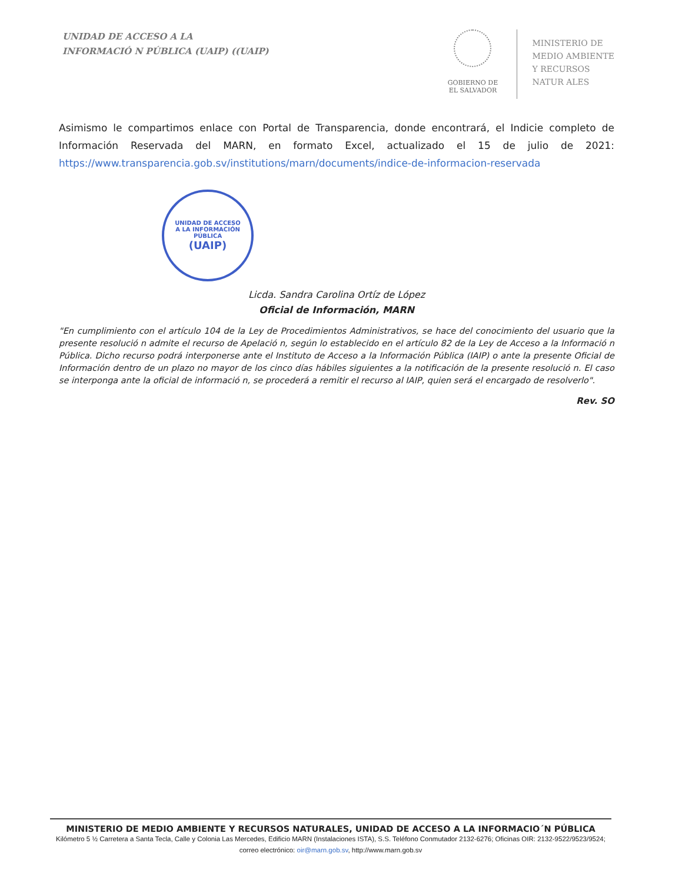UNIDAD DE ACCESO A LA
INFORMACIÓ N PÚBLICA (UAIP) ((UAIP)
GOBIERNO DE
EL SALVADOR
MINISTERIO DE
MEDIO AMBIENTE
Y RECURSOS
NATUR ALES
Asimismo le compartimos enlace con Portal de Transparencia, donde encontrará, el Indicie completo de Información Reservada del MARN, en formato Excel, actualizado el 15 de julio de 2021: https://www.transparencia.gob.sv/institutions/marn/documents/indice-de-informacion-reservada
UNIDAD DE ACCESO
A LA INFORMACIÓN PÚBLICA
(UAIP)
Licda. Sandra Carolina Ortíz de López
Oficial de Información, MARN
"En cumplimiento con el artículo 104 de la Ley de Procedimientos Administrativos, se hace del conocimiento del usuario que la presente resolució n admite el recurso de Apelació n, según lo establecido en el artículo 82 de la Ley de Acceso a la Informació n Pública. Dicho recurso podrá interponerse ante el Instituto de Acceso a la Información Pública (IAIP) o ante la presente Oficial de Información dentro de un plazo no mayor de los cinco días hábiles siguientes a la notificación de la presente resolució n. El caso se interponga ante la oficial de informació n, se procederá a remitir el recurso al IAIP, quien será el encargado de resolverlo".
Rev. SO
MINISTERIO DE MEDIO AMBIENTE Y RECURSOS NATURALES, UNIDAD DE ACCESO A LA INFORMACIO´N PÚBLICA
Kilómetro 5 ½ Carretera a Santa Tecla, Calle y Colonia Las Mercedes, Edificio MARN (Instalaciones ISTA), S.S. Teléfono Conmutador 2132-6276; Oficinas OIR: 2132-9522/9523/9524; correo electrónico: oir@marn.gob.sv, http://www.marn.gob.sv